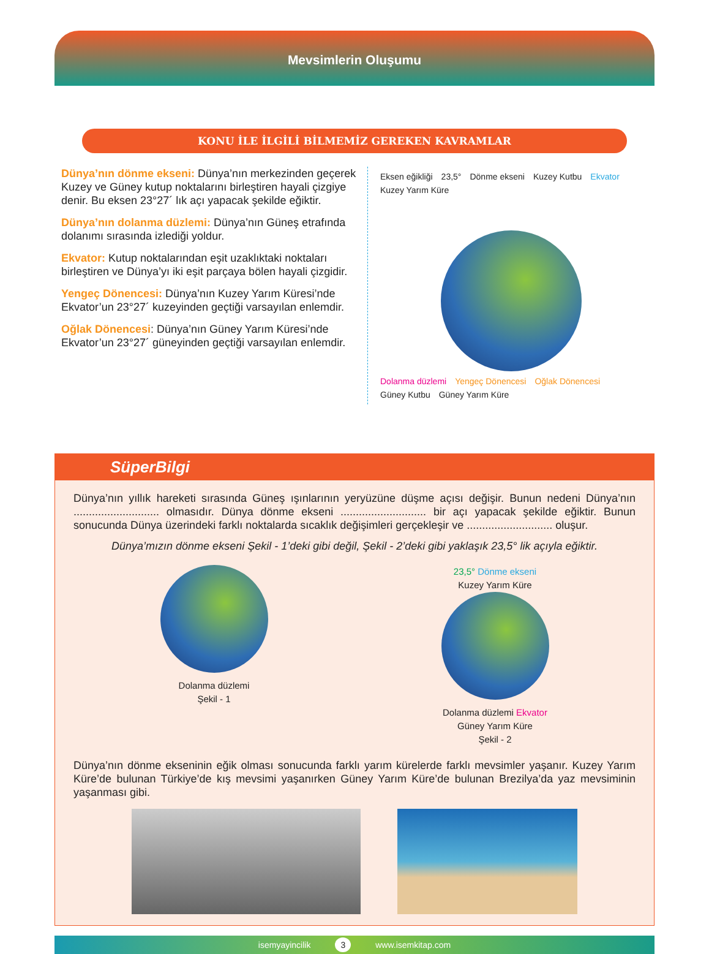Mevsimlerin Oluşumu
KONU İLE İLGİLİ BİLMEMİZ GEREKEN KAVRAMLAR
Dünya’nın dönme ekseni: Dünya’nın merkezinden geçerek Kuzey ve Güney kutup noktalarını birleştiren hayali çizgiye denir. Bu eksen 23°27´ lık açı yapacak şekilde eğiktir.
Dünya’nın dolanma düzlemi: Dünya’nın Güneş etrafında dolanımı sırasında izlediği yoldur.
Ekvator: Kutup noktalarından eşit uzaklıktaki noktaları birleştiren ve Dünya’yı iki eşit parçaya bölen hayali çizgidir.
Yengeç Dönencesi: Dünya’nın Kuzey Yarım Küresi’nde Ekvator’un 23°27´ kuzeyinden geçtiği varsayılan enlemdir.
Oğlak Dönencesi: Dünya’nın Güney Yarım Küresi’nde Ekvator’un 23°27´ güneyinden geçtiği varsayılan enlemdir.
Eksen eğikliği 23,5° Dönme ekseni Kuzey Kutbu Ekvator Kuzey Yarım Küre
Dolanma düzlemi Yengeç Dönencesi Oğlak Dönencesi Güney Kutbu Güney Yarım Küre
SüperBilgi
Dünya’nın yıllık hareketi sırasında Güneş ışınlarının yeryüzüne düşme açısı değişir. Bunun nedeni Dünya’nın ............................ olmasıdır. Dünya dönme ekseni ............................ bir açı yapacak şekilde eğiktir. Bunun sonucunda Dünya üzerindeki farklı noktalarda sıcaklık değişimleri gerçekleşir ve ............................ oluşur.
Dünya’mızın dönme ekseni Şekil - 1’deki gibi değil, Şekil - 2’deki gibi yaklaşık 23,5° lik açıyla eğiktir.
Dolanma düzlemi
Şekil - 1
23,5° Dönme ekseni
Kuzey Yarım Küre
Dolanma düzlemi Ekvator
Güney Yarım Küre
Şekil - 2
Dünya’nın dönme ekseninin eğik olması sonucunda farklı yarım kürelerde farklı mevsimler yaşanır. Kuzey Yarım Küre’de bulunan Türkiye’de kış mevsimi yaşanırken Güney Yarım Küre’de bulunan Brezilya’da yaz mevsiminin yaşanması gibi.
isemyayincilik 3 www.isemkitap.com